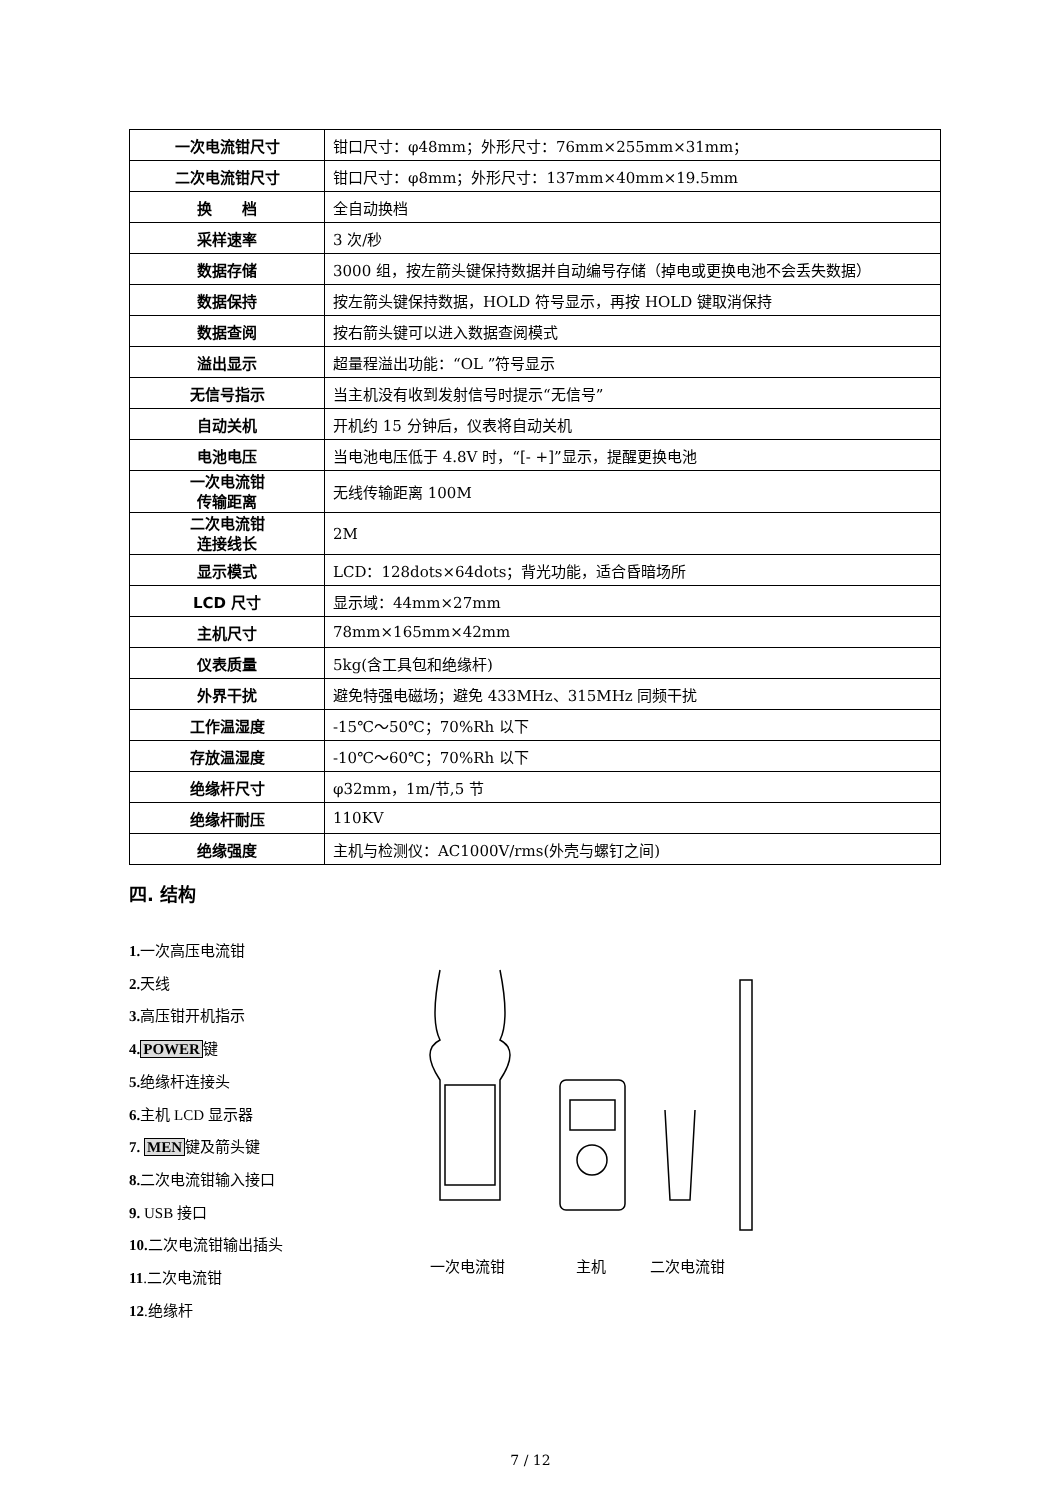| 一次电流钳尺寸 | 钳口尺寸：φ48mm；外形尺寸：76mm×255mm×31mm； |
| 二次电流钳尺寸 | 钳口尺寸：φ8mm；外形尺寸：137mm×40mm×19.5mm |
| 换 档 | 全自动换档 |
| 采样速率 | 3 次/秒 |
| 数据存储 | 3000 组，按左箭头键保持数据并自动编号存储（掉电或更换电池不会丢失数据） |
| 数据保持 | 按左箭头键保持数据，HOLD 符号显示，再按 HOLD 键取消保持 |
| 数据查阅 | 按右箭头键可以进入数据查阅模式 |
| 溢出显示 | 超量程溢出功能：“OL ”符号显示 |
| 无信号指示 | 当主机没有收到发射信号时提示“无信号” |
| 自动关机 | 开机约 15 分钟后，仪表将自动关机 |
| 电池电压 | 当电池电压低于 4.8V 时，“[- +]”显示，提醒更换电池 |
| 一次电流钳 传输距离 | 无线传输距离 100M |
| 二次电流钳 连接线长 | 2M |
| 显示模式 | LCD：128dots×64dots；背光功能，适合昏暗场所 |
| LCD 尺寸 | 显示域：44mm×27mm |
| 主机尺寸 | 78mm×165mm×42mm |
| 仪表质量 | 5kg(含工具包和绝缘杆) |
| 外界干扰 | 避免特强电磁场；避免 433MHz、315MHz 同频干扰 |
| 工作温湿度 | -15℃～50℃；70%Rh 以下 |
| 存放温湿度 | -10℃～60℃；70%Rh 以下 |
| 绝缘杆尺寸 | φ32mm，1m/节,5 节 |
| 绝缘杆耐压 | 110KV |
| 绝缘强度 | 主机与检测仪：AC1000V/rms(外壳与螺钉之间) |
四. 结构
1. 一次高压电流钳
2. 天线
3. 高压钳开机指示
4. POWER键
5. 绝缘杆连接头
6. 主机 LCD 显示器
7. MEN键及箭头键
8. 二次电流钳输入接口
9. USB 接口
10. 二次电流钳输出插头
11.二次电流钳
12.绝缘杆
一次电流钳 主机 二次电流钳
7 / 12